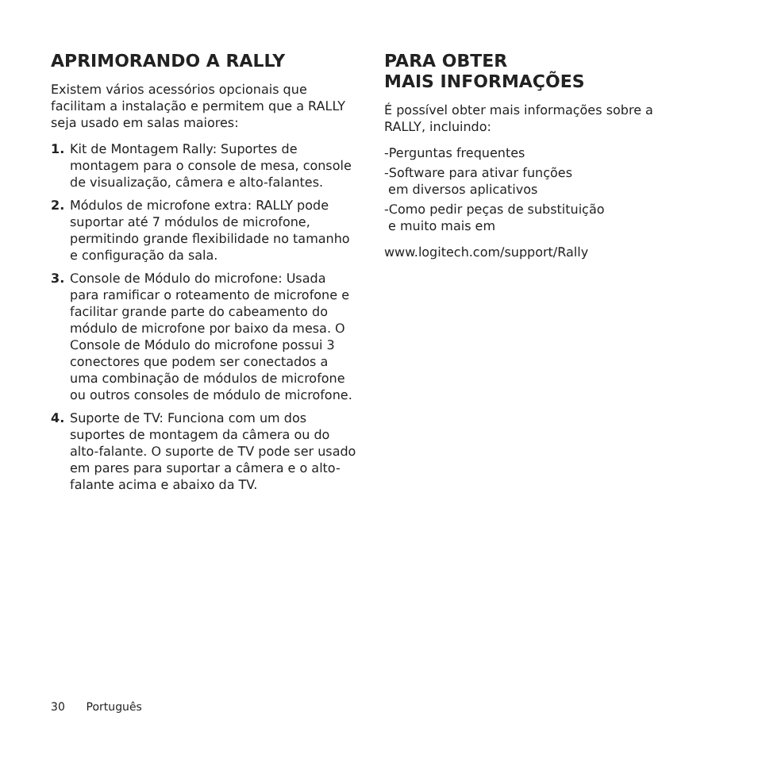APRIMORANDO A RALLY
Existem vários acessórios opcionais que facilitam a instalação e permitem que a RALLY seja usado em salas maiores:
1. Kit de Montagem Rally: Suportes de montagem para o console de mesa, console de visualização, câmera e alto-falantes.
2. Módulos de microfone extra: RALLY pode suportar até 7 módulos de microfone, permitindo grande flexibilidade no tamanho e configuração da sala.
3. Console de Módulo do microfone: Usada para ramificar o roteamento de microfone e facilitar grande parte do cabeamento do módulo de microfone por baixo da mesa. O Console de Módulo do microfone possui 3 conectores que podem ser conectados a uma combinação de módulos de microfone ou outros consoles de módulo de microfone.
4. Suporte de TV: Funciona com um dos suportes de montagem da câmera ou do alto-falante. O suporte de TV pode ser usado em pares para suportar a câmera e o alto-falante acima e abaixo da TV.
PARA OBTER
MAIS INFORMAÇÕES
É possível obter mais informações sobre a RALLY, incluindo:
-Perguntas frequentes
-Software para ativar funções
em diversos aplicativos
-Como pedir peças de substituição
e muito mais em
www.logitech.com/support/Rally
30 Português